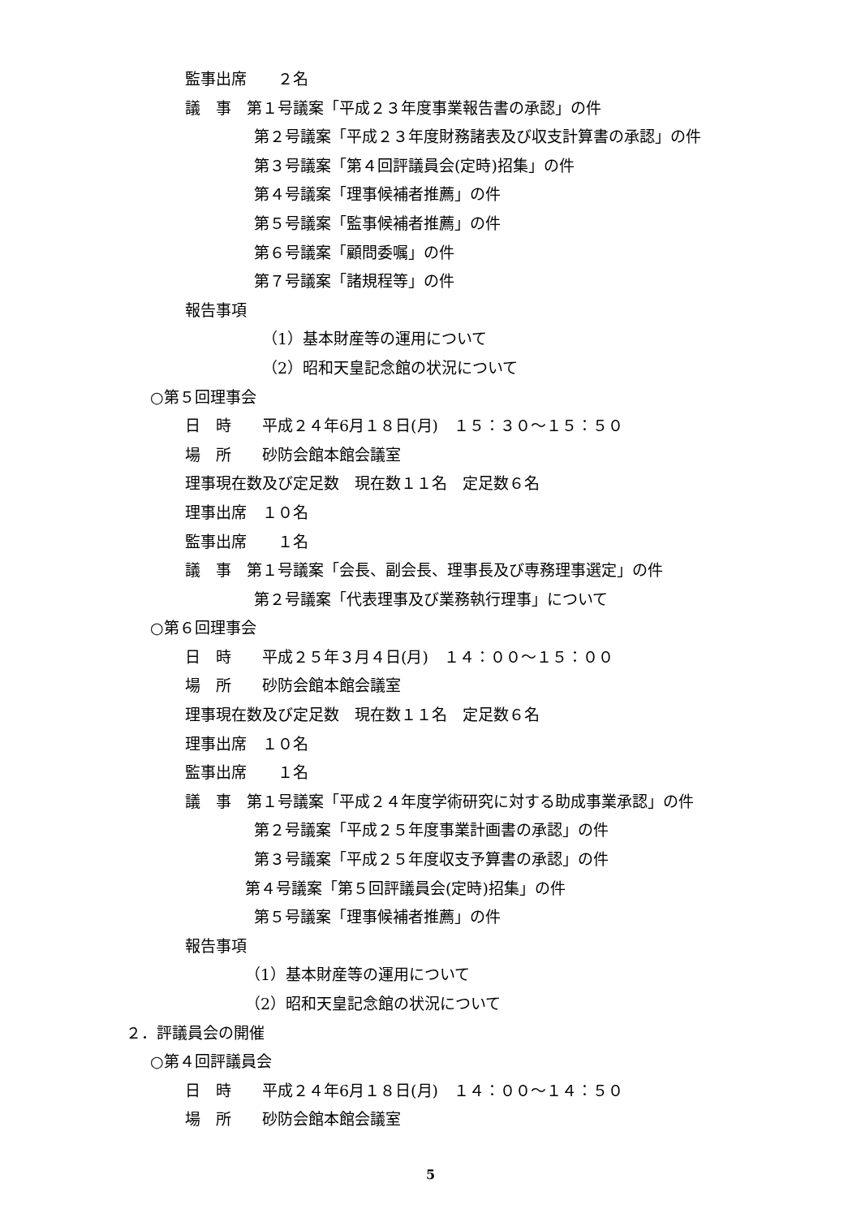監事出席　　２名
議　事　第１号議案「平成２３年度事業報告書の承認」の件
第２号議案「平成２３年度財務諸表及び収支計算書の承認」の件
第３号議案「第４回評議員会(定時)招集」の件
第４号議案「理事候補者推薦」の件
第５号議案「監事候補者推薦」の件
第６号議案「顧問委嘱」の件
第７号議案「諸規程等」の件
報告事項
（1）基本財産等の運用について
（2）昭和天皇記念館の状況について
○第５回理事会
日　時　　平成２４年6月１８日(月)　１５：３０～１５：５０
場　所　　砂防会館本館会議室
理事現在数及び定足数　現在数１１名　定足数６名
理事出席　１０名
監事出席　　１名
議　事　第１号議案「会長、副会長、理事長及び専務理事選定」の件
第２号議案「代表理事及び業務執行理事」について
○第６回理事会
日　時　　平成２５年３月４日(月)　１４：００～１５：００
場　所　　砂防会館本館会議室
理事現在数及び定足数　現在数１１名　定足数６名
理事出席　１０名
監事出席　　１名
議　事　第１号議案「平成２４年度学術研究に対する助成事業承認」の件
第２号議案「平成２５年度事業計画書の承認」の件
第３号議案「平成２５年度収支予算書の承認」の件
第４号議案「第５回評議員会(定時)招集」の件
第５号議案「理事候補者推薦」の件
報告事項
（1）基本財産等の運用について
（2）昭和天皇記念館の状況について
２．評議員会の開催
○第４回評議員会
日　時　　平成２４年6月１８日(月)　１４：００～１４：５０
場　所　　砂防会館本館会議室
5